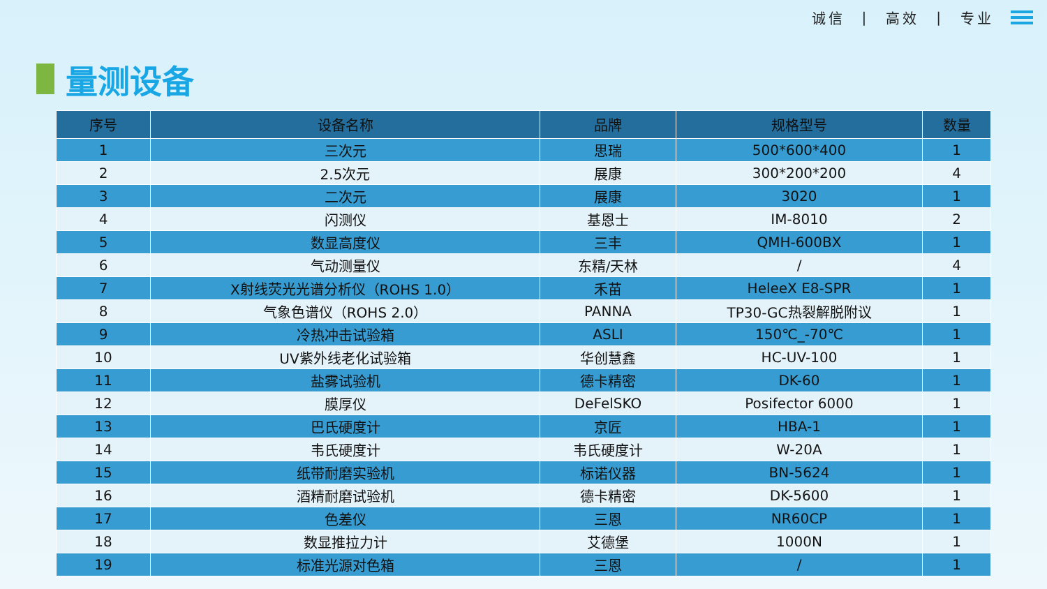诚信 | 高效 | 专业
量测设备
| 序号 | 设备名称 | 品牌 | 规格型号 | 数量 |
| --- | --- | --- | --- | --- |
| 1 | 三次元 | 思瑞 | 500*600*400 | 1 |
| 2 | 2.5次元 | 展康 | 300*200*200 | 4 |
| 3 | 二次元 | 展康 | 3020 | 1 |
| 4 | 闪测仪 | 基恩士 | IM-8010 | 2 |
| 5 | 数显高度仪 | 三丰 | QMH-600BX | 1 |
| 6 | 气动测量仪 | 东精/天林 | / | 4 |
| 7 | X射线荧光光谱分析仪（ROHS 1.0） | 禾苗 | HeleeX E8-SPR | 1 |
| 8 | 气象色谱仪（ROHS 2.0） | PANNA | TP30-GC热裂解脱附议 | 1 |
| 9 | 冷热冲击试验箱 | ASLI | 150℃_-70℃ | 1 |
| 10 | UV紫外线老化试验箱 | 华创慧鑫 | HC-UV-100 | 1 |
| 11 | 盐雾试验机 | 德卡精密 | DK-60 | 1 |
| 12 | 膜厚仪 | DeFelSKO | Posifector 6000 | 1 |
| 13 | 巴氏硬度计 | 京匠 | HBA-1 | 1 |
| 14 | 韦氏硬度计 | 韦氏硬度计 | W-20A | 1 |
| 15 | 纸带耐磨实验机 | 标诺仪器 | BN-5624 | 1 |
| 16 | 酒精耐磨试验机 | 德卡精密 | DK-5600 | 1 |
| 17 | 色差仪 | 三恩 | NR60CP | 1 |
| 18 | 数显推拉力计 | 艾德堡 | 1000N | 1 |
| 19 | 标准光源对色箱 | 三恩 | / | 1 |